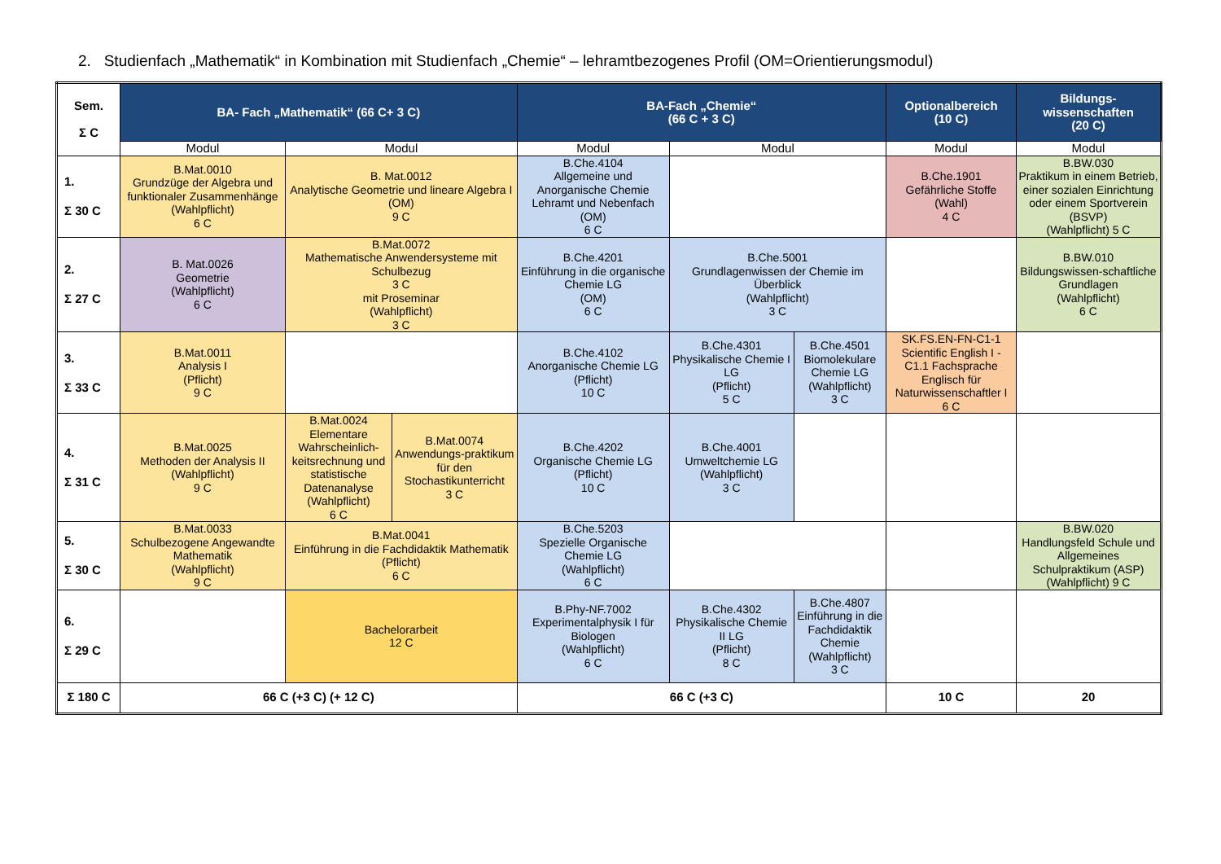2. Studienfach „Mathematik“ in Kombination mit Studienfach „Chemie“ – lehramtbezogenes Profil (OM=Orientierungsmodul)
| Sem. Σ C | BA- Fach „Mathematik“ (66 C+ 3 C) | | | BA-Fach „Chemie“ (66 C + 3 C) | | | Optionalbereich (10 C) | Bildungs- wissenschaften (20 C) |
| --- | --- | --- | --- | --- | --- | --- | --- | --- |
| | Modul | Modul | | Modul | Modul | | Modul | Modul |
| 1. Σ 30 C | B.Mat.0010 Grundzüge der Algebra und funktionaler Zusammenhänge (Wahlpflicht) 6 C | B. Mat.0012 Analytische Geometrie und lineare Algebra I (OM) 9 C | | B.Che.4104 Allgemeine und Anorganische Chemie Lehramt und Nebenfach (OM) 6 C | | | B.Che.1901 Gefährliche Stoffe (Wahl) 4 C | B.BW.030 Praktikum in einem Betrieb, einer sozialen Einrichtung oder einem Sportverein (BSVP) (Wahlpflicht) 5 C |
| 2. Σ 27 C | B. Mat.0026 Geometrie (Wahlpflicht) 6 C | B.Mat.0072 Mathematische Anwendersysteme mit Schulbezug 3 C mit Proseminar (Wahlpflicht) 3 C | | B.Che.4201 Einführung in die organische Chemie LG (OM) 6 C | B.Che.5001 Grundlagenwissen der Chemie im Überblick (Wahlpflicht) 3 C | | | B.BW.010 Bildungswissen-schaftliche Grundlagen (Wahlpflicht) 6 C |
| 3. Σ 33 C | B.Mat.0011 Analysis I (Pflicht) 9 C | | | B.Che.4102 Anorganische Chemie LG (Pflicht) 10 C | B.Che.4301 Physikalische Chemie I LG (Pflicht) 5 C | B.Che.4501 Biomolekulare Chemie LG (Wahlpflicht) 3 C | SK.FS.EN-FN-C1-1 Scientific English I - C1.1 Fachsprache Englisch für Naturwissenschaftler I 6 C | |
| 4. Σ 31 C | B.Mat.0025 Methoden der Analysis II (Wahlpflicht) 9 C | B.Mat.0024 Elementare Wahrscheinlich-keitsrechnung und statistische Datenanalyse (Wahlpflicht) 6 C | B.Mat.0074 Anwendungs-praktikum für den Stochastikunterricht 3 C | B.Che.4202 Organische Chemie LG (Pflicht) 10 C | B.Che.4001 Umweltchemie LG (Wahlpflicht) 3 C | | | |
| 5. Σ 30 C | B.Mat.0033 Schulbezogene Angewandte Mathematik (Wahlpflicht) 9 C | B.Mat.0041 Einführung in die Fachdidaktik Mathematik (Pflicht) 6 C | | B.Che.5203 Spezielle Organische Chemie LG (Wahlpflicht) 6 C | | | | B.BW.020 Handlungsfeld Schule und Allgemeines Schulpraktikum (ASP) (Wahlpflicht) 9 C |
| 6. Σ 29 C | | Bachelorarbeit 12 C | | B.Phy-NF.7002 Experimentalphysik I für Biologen (Wahlpflicht) 6 C | B.Che.4302 Physikalische Chemie II LG (Pflicht) 8 C | B.Che.4807 Einführung in die Fachdidaktik Chemie (Wahlpflicht) 3 C | | |
| Σ 180 C | 66 C (+3 C) (+ 12 C) | | | 66 C (+3 C) | | | 10 C | 20 |